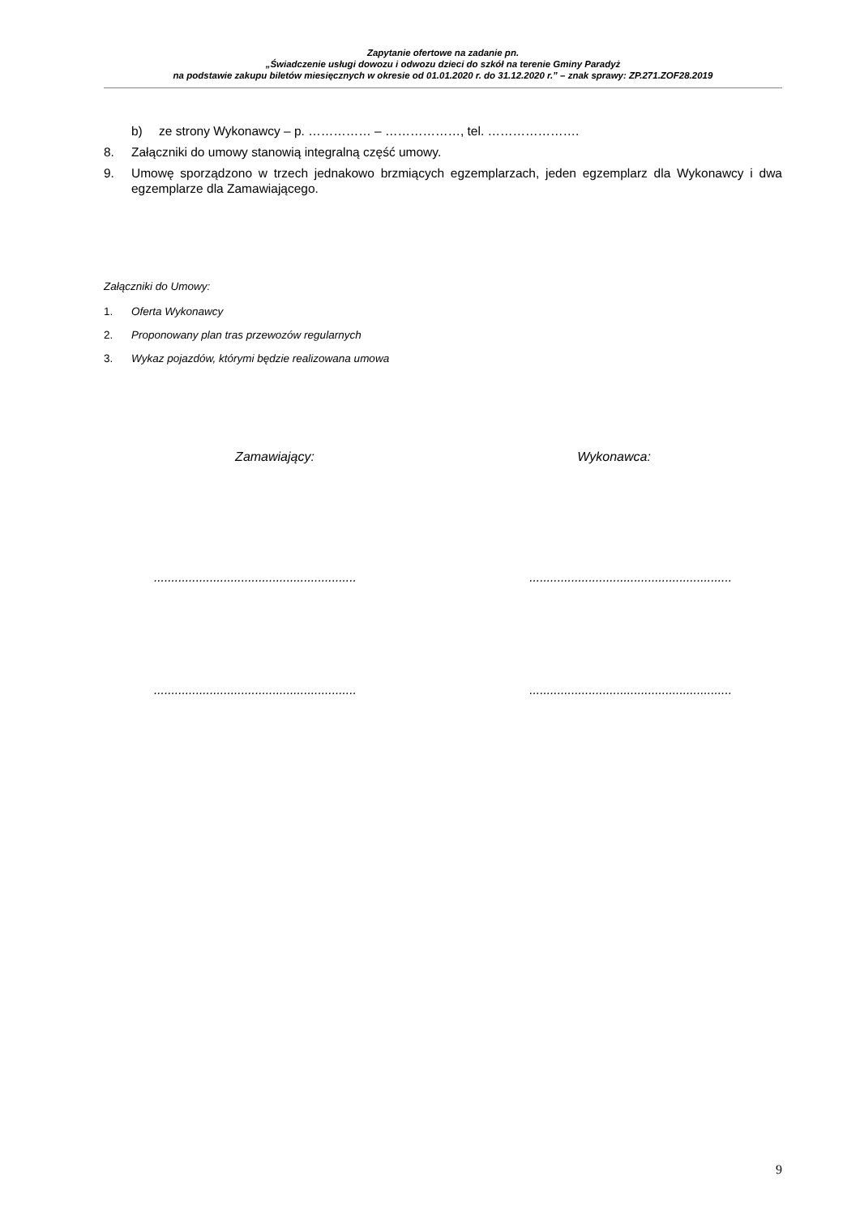Zapytanie ofertowe na zadanie pn.
„Świadczenie usługi dowozu i odwozu dzieci do szkół na terenie Gminy Paradyż
na podstawie zakupu biletów miesięcznych w okresie od 01.01.2020 r. do 31.12.2020 r.” – znak sprawy: ZP.271.ZOF28.2019
b) ze strony Wykonawcy – p. …………… – ………………, tel. ………………….
8. Załączniki do umowy stanowią integralną część umowy.
9. Umowę sporządzono w trzech jednakowo brzmiących egzemplarzach, jeden egzemplarz dla Wykonawcy i dwa egzemplarze dla Zamawiającego.
Załączniki do Umowy:
1. Oferta Wykonawcy
2. Proponowany plan tras przewozów regularnych
3. Wykaz pojazdów, którymi będzie realizowana umowa
Zamawiający: Wykonawca:
.......................................................... ..........................................................
.......................................................... ..........................................................
9